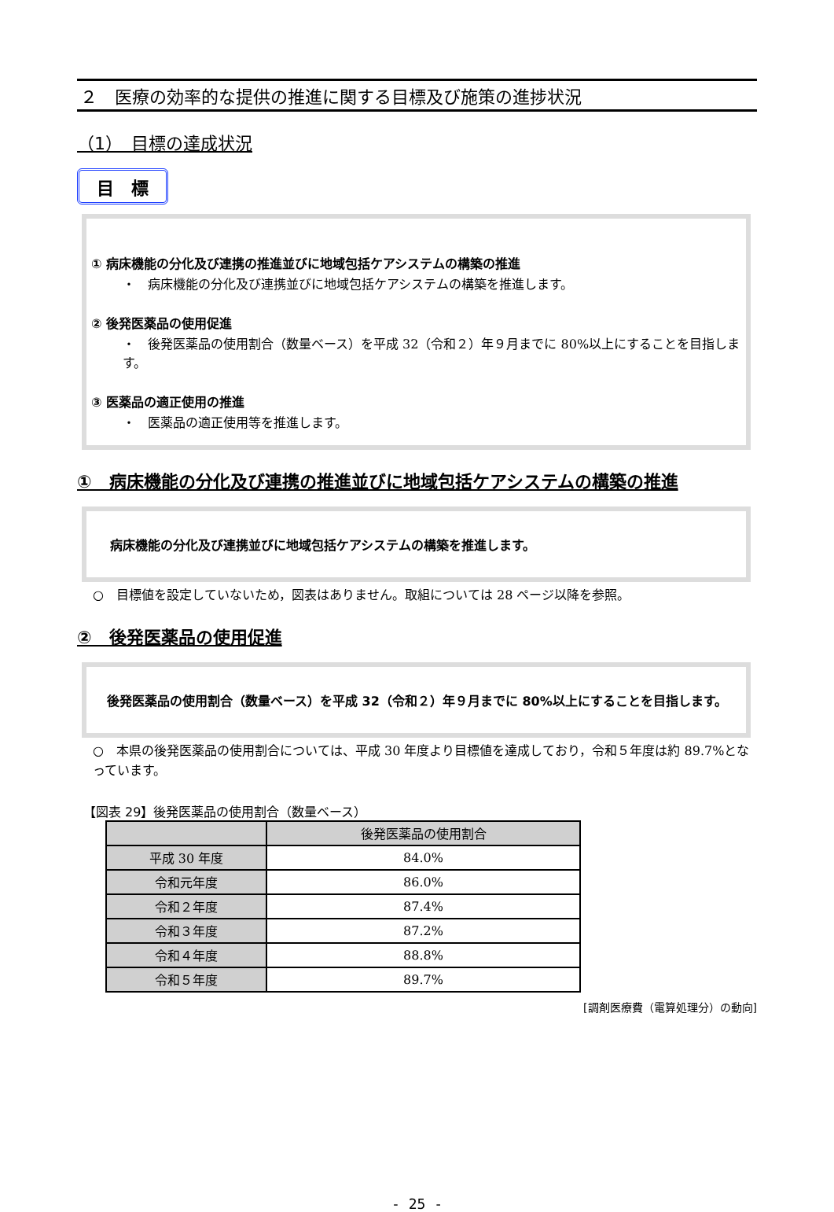２　医療の効率的な提供の推進に関する目標及び施策の進捗状況
（1）　目標の達成状況
目　標
① 病床機能の分化及び連携の推進並びに地域包括ケアシステムの構築の推進
・　病床機能の分化及び連携並びに地域包括ケアシステムの構築を推進します。
② 後発医薬品の使用促進
・　後発医薬品の使用割合（数量ベース）を平成 32（令和２）年９月までに 80%以上にすることを目指します。
③ 医薬品の適正使用の推進
・　医薬品の適正使用等を推進します。
①　病床機能の分化及び連携の推進並びに地域包括ケアシステムの構築の推進
病床機能の分化及び連携並びに地域包括ケアシステムの構築を推進します。
○　目標値を設定していないため，図表はありません。取組については 28 ページ以降を参照。
②　後発医薬品の使用促進
　後発医薬品の使用割合（数量ベース）を平成 32（令和２）年９月までに 80%以上にすることを目指します。
○　本県の後発医薬品の使用割合については、平成 30 年度より目標値を達成しており，令和５年度は約 89.7%となっています。
【図表 29】後発医薬品の使用割合（数量ベース）
| | 後発医薬品の使用割合 |
| --- | --- |
| 平成 30 年度 | 84.0% |
| 令和元年度 | 86.0% |
| 令和２年度 | 87.4% |
| 令和３年度 | 87.2% |
| 令和４年度 | 88.8% |
| 令和５年度 | 89.7% |
[調剤医療費（電算処理分）の動向]
- 25 -